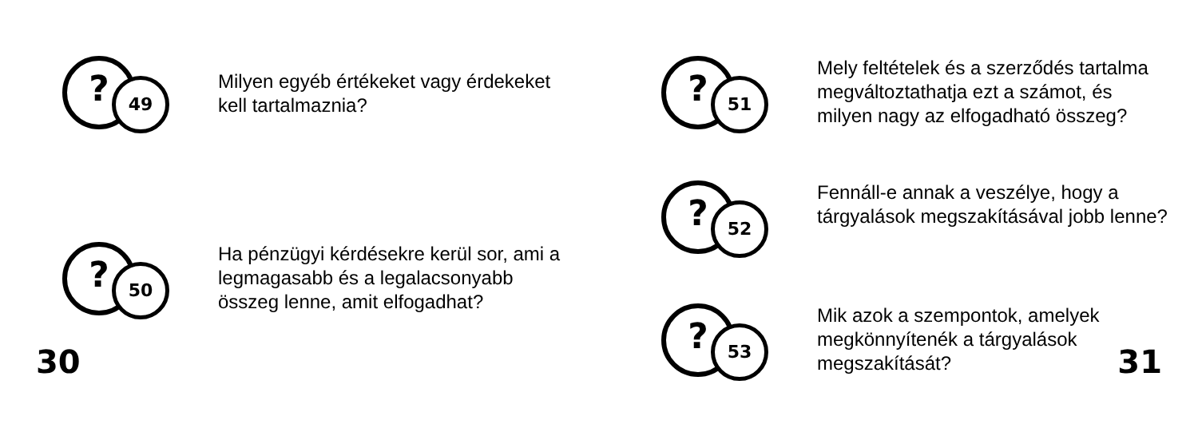? 49
Milyen egyéb értékeket vagy érdekeket kell tartalmaznia?
? 50
Ha pénzügyi kérdésekre kerül sor, ami a legmagasabb és a legalacsonyabb összeg lenne, amit elfogadhat?
30
? 51
Mely feltételek és a szerződés tartalma megváltoztathatja ezt a számot, és milyen nagy az elfogadható összeg?
? 52
Fennáll-e annak a veszélye, hogy a tárgyalások megszakításával jobb lenne?
? 53
Mik azok a szempontok, amelyek megkönnyítenék a tárgyalások megszakítását?
31